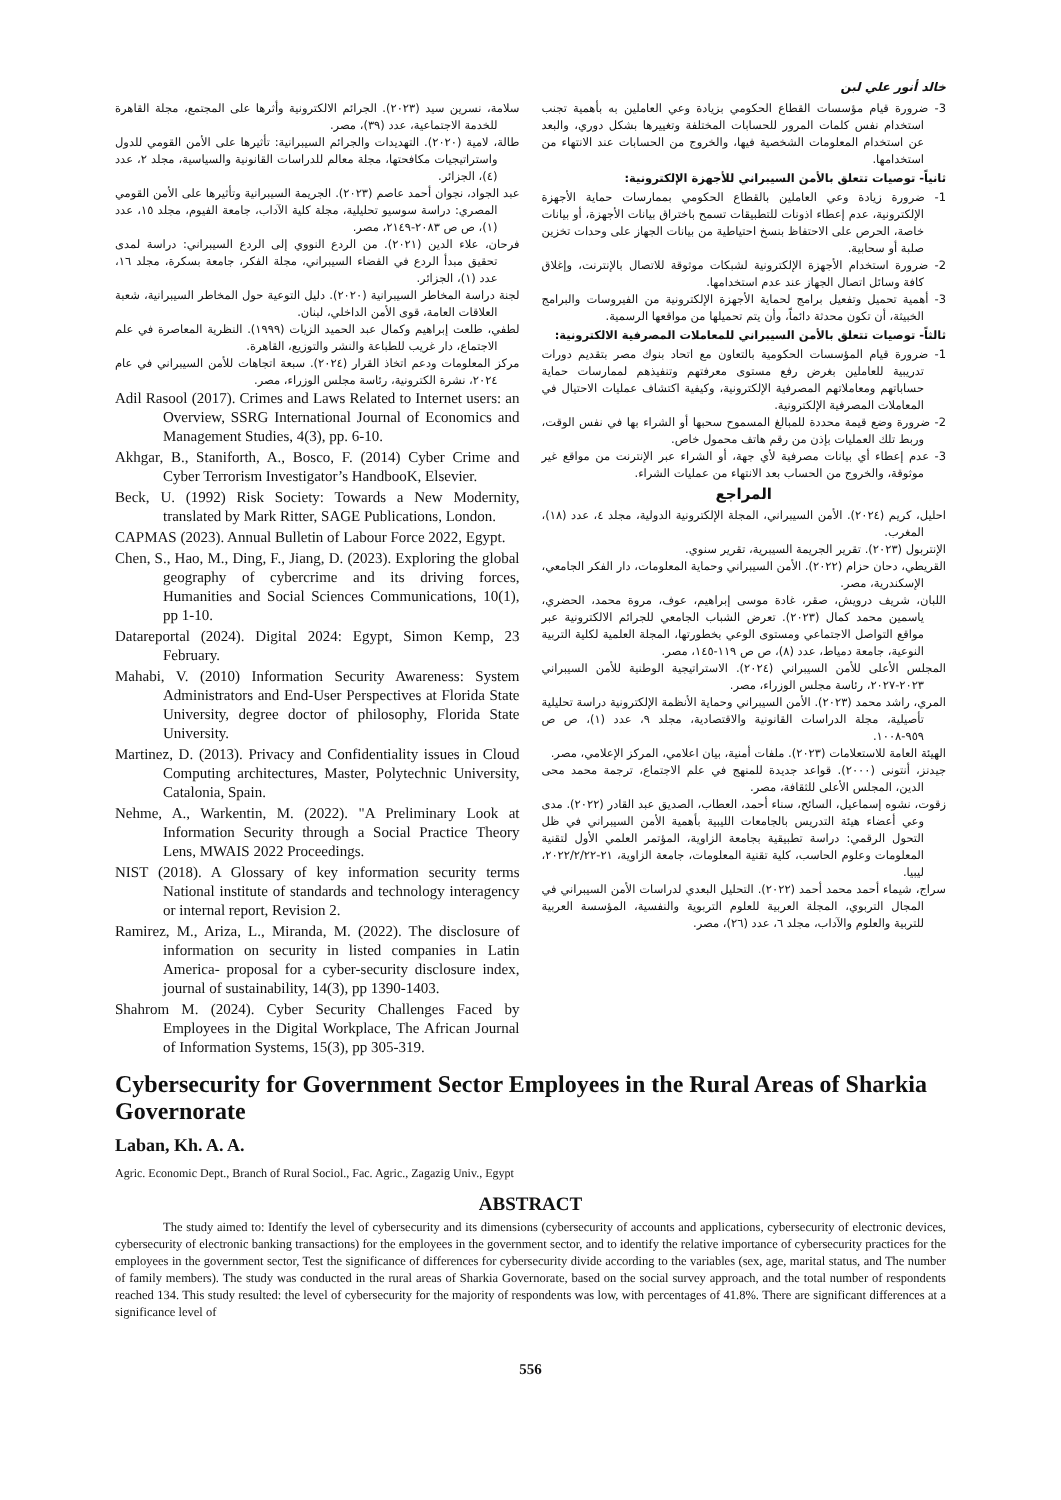خالد أنور علي لبن
3- ضرورة قيام مؤسسات القطاع الحكومي بزيادة وعي العاملين به بأهمية تجنب استخدام نفس كلمات المرور للحسابات المختلفة وتغييرها بشكل دوري، والبعد عن استخدام المعلومات الشخصية فيها، والخروج من الحسابات عند الانتهاء من استخدامها.
ثانياً- توصيات تتعلق بالأمن السيبراني للأجهزة الإلكترونية:
1- ضرورة زيادة وعي العاملين بالقطاع الحكومي بممارسات حماية الأجهزة الإلكترونية، عدم إعطاء اذونات للتطبيقات تسمح باختراق بيانات الأجهزة، أو بيانات خاصة، الحرص على الاحتفاظ بنسخ احتياطية من بيانات الجهاز على وحدات تخزين صلبة أو سحابية.
2- ضرورة استخدام الأجهزة الإلكترونية لشبكات موثوقة للاتصال بالإنترنت، وإغلاق كافة وسائل اتصال الجهاز عند عدم استخدامها.
3- أهمية تحميل وتفعيل برامج لحماية الأجهزة الإلكترونية من الفيروسات والبرامج الخبيثة، أن تكون محدثة دائماً، وأن يتم تحميلها من مواقعها الرسمية.
ثالثاً- توصيات تتعلق بالأمن السيبراني للمعاملات المصرفية الالكترونية:
1- ضرورة قيام المؤسسات الحكومية بالتعاون مع اتحاد بنوك مصر بتقديم دورات تدريبية للعاملين بغرض رفع مستوى معرفتهم وتنفيذهم لممارسات حماية حساباتهم ومعاملاتهم المصرفية الإلكترونية، وكيفية اكتشاف عمليات الاحتيال في المعاملات المصرفية الإلكترونية.
2- ضرورة وضع قيمة محددة للمبالغ المسموح سحبها أو الشراء بها في نفس الوقت، وربط تلك العمليات بإذن من رقم هاتف محمول خاص.
3- عدم إعطاء أي بيانات مصرفية لأي جهة، أو الشراء عبر الإنترنت من مواقع غير موثوقة، والخروج من الحساب بعد الانتهاء من عمليات الشراء.
المراجع
احليل، كريم (٢٠٢٤). الأمن السيبراني، المجلة الإلكترونية الدولية، مجلد ٤، عدد (١٨)، المغرب.
الإنتربول (٢٠٢٣). تقرير الجريمة السيبرية، تقرير سنوي.
القريطي، دحان حزام (٢٠٢٢). الأمن السيبراني وحماية المعلومات، دار الفكر الجامعي، الإسكندرية، مصر.
اللبان، شريف درويش، صقر، غادة موسى إبراهيم، عوف، مروة محمد، الحضري، ياسمين محمد كمال (٢٠٢٣). تعرض الشباب الجامعي للجرائم الالكترونية عبر مواقع التواصل الاجتماعي ومستوى الوعي بخطورتها، المجلة العلمية لكلية التربية النوعية، جامعة دمياط، عدد (٨)، ص ص ١١٩-١٤٥، مصر.
المجلس الأعلى للأمن السيبراني (٢٠٢٤). الاستراتيجية الوطنية للأمن السيبراني ٢٠٢٣-٢٠٢٧، رئاسة مجلس الوزراء، مصر.
المري، راشد محمد (٢٠٢٣). الأمن السيبراني وحماية الأنظمة الإلكترونية دراسة تحليلية تأصيلية، مجلة الدراسات القانونية والاقتصادية، مجلد ٩، عدد (١)، ص ص ٩٥٩-١٠٠٨.
الهيئة العامة للاستعلامات (٢٠٢٣). ملفات أمنية، بيان اعلامي، المركز الإعلامي، مصر.
جيدنز، أنتونى (٢٠٠٠). قواعد جديدة للمنهج في علم الاجتماع، ترجمة محمد محى الدين، المجلس الأعلى للثقافة، مصر.
زقوت، نشوه إسماعيل، السائح، سناء أحمد، العطاب، الصديق عبد القادر (٢٠٢٢). مدى وعي أعضاء هيئة التدريس بالجامعات الليبية بأهمية الأمن السيبراني في ظل التحول الرقمي: دراسة تطبيقية بجامعة الزاوية، المؤتمر العلمي الأول لتقنية المعلومات وعلوم الحاسب، كلية تقنية المعلومات، جامعة الزاوية، ٢١-٢٠٢٢/٢/٢٢، ليبيا.
سراج، شيماء أحمد محمد أحمد (٢٠٢٢). التحليل البعدي لدراسات الأمن السيبراني في المجال التربوي، المجلة العربية للعلوم التربوية والنفسية، المؤسسة العربية للتربية والعلوم والآداب، مجلد ٦، عدد (٢٦)، مصر.
سلامة، نسرين سيد (٢٠٢٣). الجرائم الالكترونية وأثرها على المجتمع، مجلة القاهرة للخدمة الاجتماعية، عدد (٣٩)، مصر.
طالة، لامية (٢٠٢٠). التهديدات والجرائم السيبرانية: تأثيرها على الأمن القومي للدول واستراتيجيات مكافحتها، مجلة معالم للدراسات القانونية والسياسية، مجلد ٢، عدد (٤)، الجزائر.
عبد الجواد، نجوان أحمد عاصم (٢٠٢٣). الجريمة السيبرانية وتأثيرها على الأمن القومي المصري: دراسة سوسيو تحليلية، مجلة كلية الآداب، جامعة الفيوم، مجلد ١٥، عدد (١)، ص ص ٢٠٨٣-٢١٤٩، مصر.
فرحان، علاء الدين (٢٠٢١). من الردع النووي إلى الردع السيبراني: دراسة لمدى تحقيق مبدأ الردع في الفضاء السيبراني، مجلة الفكر، جامعة بسكرة، مجلد ١٦، عدد (١)، الجزائر.
لجنة دراسة المخاطر السيبرانية (٢٠٢٠). دليل التوعية حول المخاطر السيبرانية، شعبة العلاقات العامة، قوى الأمن الداخلي، لبنان.
لطفي، طلعت إبراهيم وكمال عبد الحميد الزيات (١٩٩٩). النظرية المعاصرة في علم الاجتماع، دار غريب للطباعة والنشر والتوزيع، القاهرة.
مركز المعلومات ودعم اتخاذ القرار (٢٠٢٤). سبعة اتجاهات للأمن السيبراني في عام ٢٠٢٤، نشرة الكترونية، رئاسة مجلس الوزراء، مصر.
Adil Rasool (2017). Crimes and Laws Related to Internet users: an Overview, SSRG International Journal of Economics and Management Studies, 4(3), pp. 6-10.
Akhgar, B., Staniforth, A., Bosco, F. (2014) Cyber Crime and Cyber Terrorism Investigator’s HandbooK, Elsevier.
Beck, U. (1992) Risk Society: Towards a New Modernity, translated by Mark Ritter, SAGE Publications, London.
CAPMAS (2023). Annual Bulletin of Labour Force 2022, Egypt.
Chen, S., Hao, M., Ding, F., Jiang, D. (2023). Exploring the global geography of cybercrime and its driving forces, Humanities and Social Sciences Communications, 10(1), pp 1-10.
Datareportal (2024). Digital 2024: Egypt, Simon Kemp, 23 February.
Mahabi, V. (2010) Information Security Awareness: System Administrators and End-User Perspectives at Florida State University, degree doctor of philosophy, Florida State University.
Martinez, D. (2013). Privacy and Confidentiality issues in Cloud Computing architectures, Master, Polytechnic University, Catalonia, Spain.
Nehme, A., Warkentin, M. (2022). "A Preliminary Look at Information Security through a Social Practice Theory Lens, MWAIS 2022 Proceedings.
NIST (2018). A Glossary of key information security terms National institute of standards and technology interagency or internal report, Revision 2.
Ramirez, M., Ariza, L., Miranda, M. (2022). The disclosure of information on security in listed companies in Latin America- proposal for a cyber-security disclosure index, journal of sustainability, 14(3), pp 1390-1403.
Shahrom M. (2024). Cyber Security Challenges Faced by Employees in the Digital Workplace, The African Journal of Information Systems, 15(3), pp 305-319.
Cybersecurity for Government Sector Employees in the Rural Areas of Sharkia Governorate
Laban, Kh. A. A.
Agric. Economic Dept., Branch of Rural Sociol., Fac. Agric., Zagazig Univ., Egypt
ABSTRACT
The study aimed to: Identify the level of cybersecurity and its dimensions (cybersecurity of accounts and applications, cybersecurity of electronic devices, cybersecurity of electronic banking transactions) for the employees in the government sector, and to identify the relative importance of cybersecurity practices for the employees in the government sector, Test the significance of differences for cybersecurity divide according to the variables (sex, age, marital status, and The number of family members). The study was conducted in the rural areas of Sharkia Governorate, based on the social survey approach, and the total number of respondents reached 134. This study resulted: the level of cybersecurity for the majority of respondents was low, with percentages of 41.8%. There are significant differences at a significance level of
556